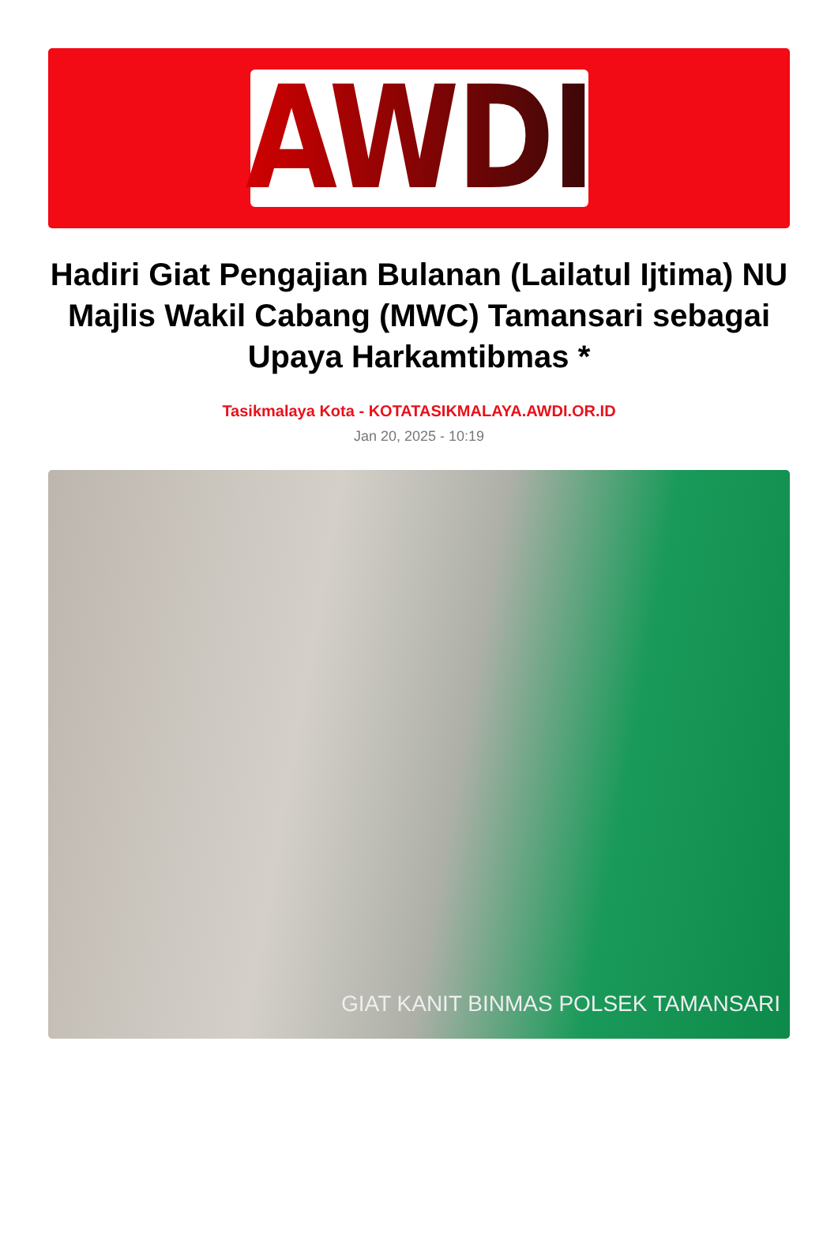AWDI
Hadiri Giat Pengajian Bulanan (Lailatul Ijtima) NU Majlis Wakil Cabang (MWC) Tamansari sebagai Upaya Harkamtibmas *
Tasikmalaya Kota - KOTATASIKMALAYA.AWDI.OR.ID
Jan 20, 2025 - 10:19
GIAT KANIT BINMAS POLSEK TAMANSARI